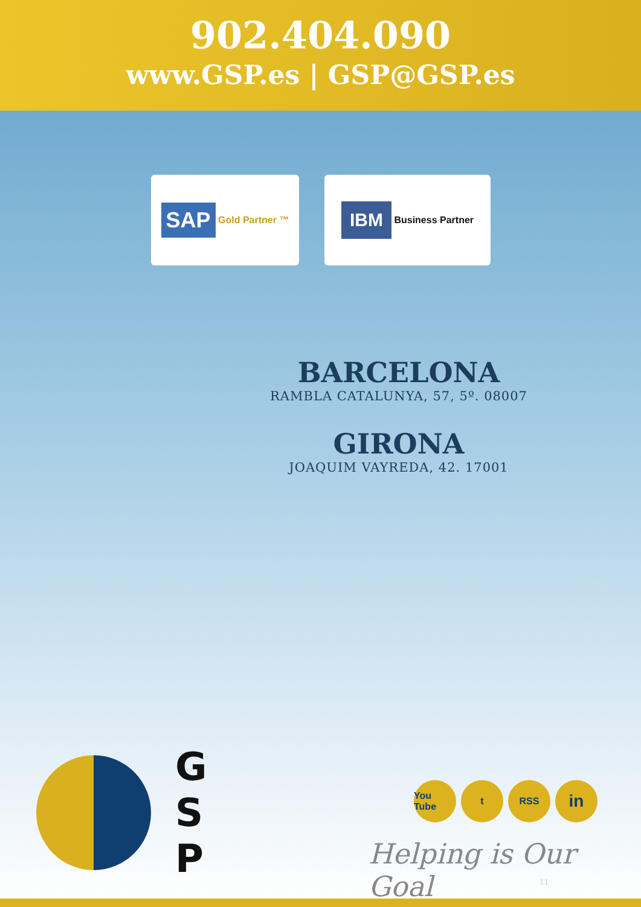902.404.090
www.GSP.es | GSP@GSP.es
SAP Gold Partner ™
IBM Business Partner
BARCELONA
RAMBLA CATALUNYA, 57, 5º. 08007
GIRONA
JOAQUIM VAYREDA, 42. 17001
G
S
P
You Tube t RSS in
Helping is Our Goal
11